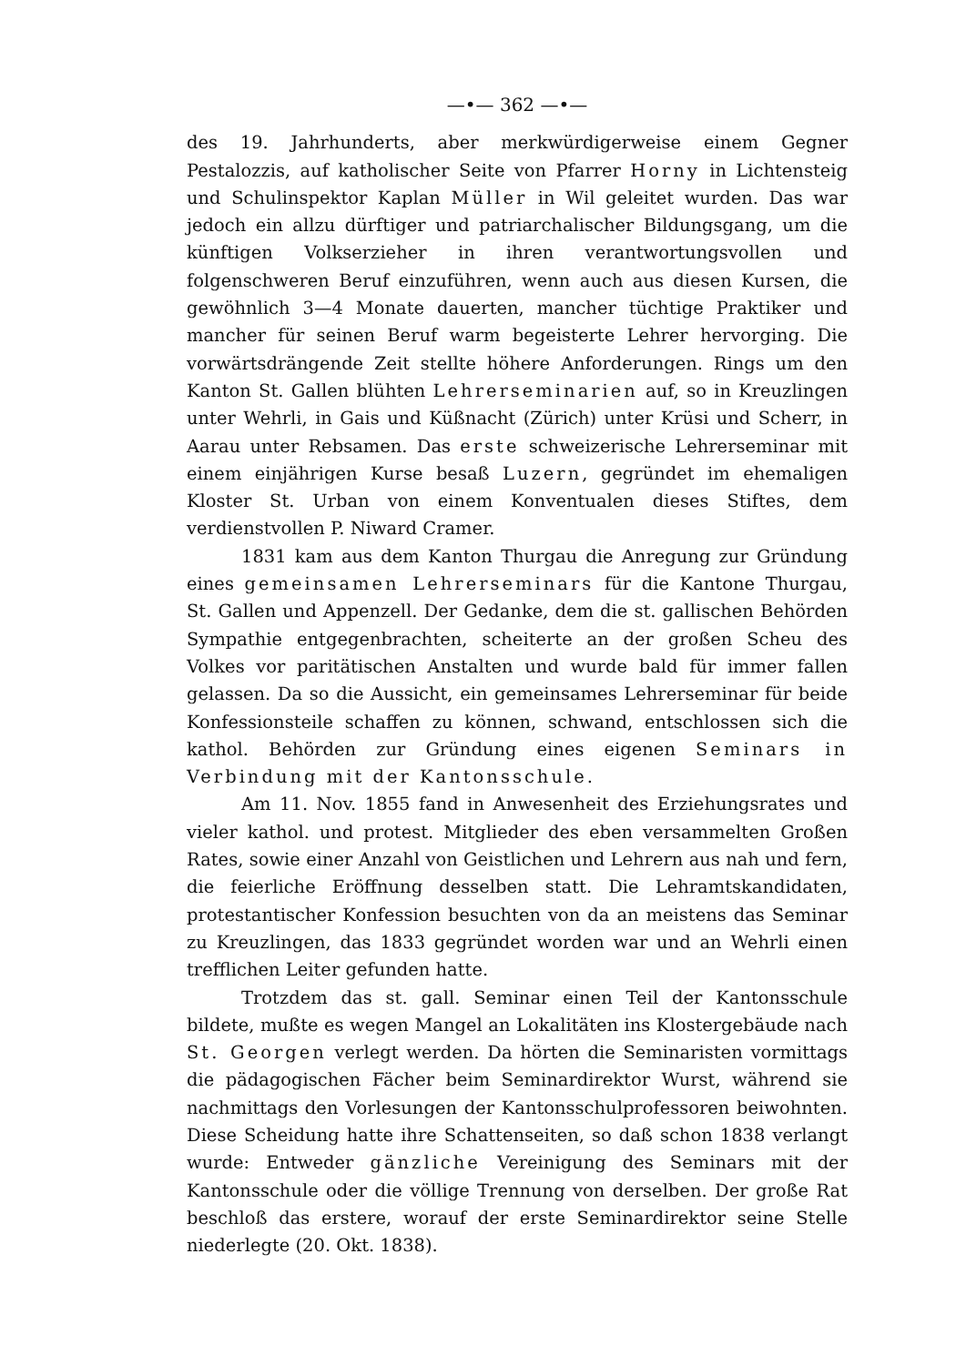—•— 362 —•—
des 19. Jahrhunderts, aber merkwürdigerweise einem Gegner Pestalozzis, auf katholischer Seite von Pfarrer Horny in Lichtensteig und Schulinspektor Kaplan Müller in Wil geleitet wurden. Das war jedoch ein allzu dürftiger und patriarchalischer Bildungsgang, um die künftigen Volkserzieher in ihren verantwortungsvollen und folgenschweren Beruf einzuführen, wenn auch aus diesen Kursen, die gewöhnlich 3—4 Monate dauerten, mancher tüchtige Praktiker und mancher für seinen Beruf warm begeisterte Lehrer hervorging. Die vorwärtsdrängende Zeit stellte höhere Anforderungen. Rings um den Kanton St. Gallen blühten Lehrerseminarien auf, so in Kreuzlingen unter Wehrli, in Gais und Küßnacht (Zürich) unter Krüsi und Scherr, in Aarau unter Rebsamen. Das erste schweizerische Lehrerseminar mit einem einjährigen Kurse besaß Luzern, gegründet im ehemaligen Kloster St. Urban von einem Konventualen dieses Stiftes, dem verdienstvollen P. Niward Cramer.
1831 kam aus dem Kanton Thurgau die Anregung zur Gründung eines gemeinsamen Lehrerseminars für die Kantone Thurgau, St. Gallen und Appenzell. Der Gedanke, dem die st. gallischen Behörden Sympathie entgegenbrachten, scheiterte an der großen Scheu des Volkes vor paritätischen Anstalten und wurde bald für immer fallen gelassen. Da so die Aussicht, ein gemeinsames Lehrerseminar für beide Konfessionsteile schaffen zu können, schwand, entschlossen sich die kathol. Behörden zur Gründung eines eigenen Seminars in Verbindung mit der Kantonsschule.
Am 11. Nov. 1855 fand in Anwesenheit des Erziehungsrates und vieler kathol. und protest. Mitglieder des eben versammelten Großen Rates, sowie einer Anzahl von Geistlichen und Lehrern aus nah und fern, die feierliche Eröffnung desselben statt. Die Lehramtskandidaten, protestantischer Konfession besuchten von da an meistens das Seminar zu Kreuzlingen, das 1833 gegründet worden war und an Wehrli einen trefflichen Leiter gefunden hatte.
Trotzdem das st. gall. Seminar einen Teil der Kantonsschule bildete, mußte es wegen Mangel an Lokalitäten ins Klostergebäude nach St. Georgen verlegt werden. Da hörten die Seminaristen vormittags die pädagogischen Fächer beim Seminardirektor Wurst, während sie nachmittags den Vorlesungen der Kantonsschulprofessoren beiwohnten. Diese Scheidung hatte ihre Schattenseiten, so daß schon 1838 verlangt wurde: Entweder gänzliche Vereinigung des Seminars mit der Kantonsschule oder die völlige Trennung von derselben. Der große Rat beschloß das erstere, worauf der erste Seminardirektor seine Stelle niederlegte (20. Okt. 1838).